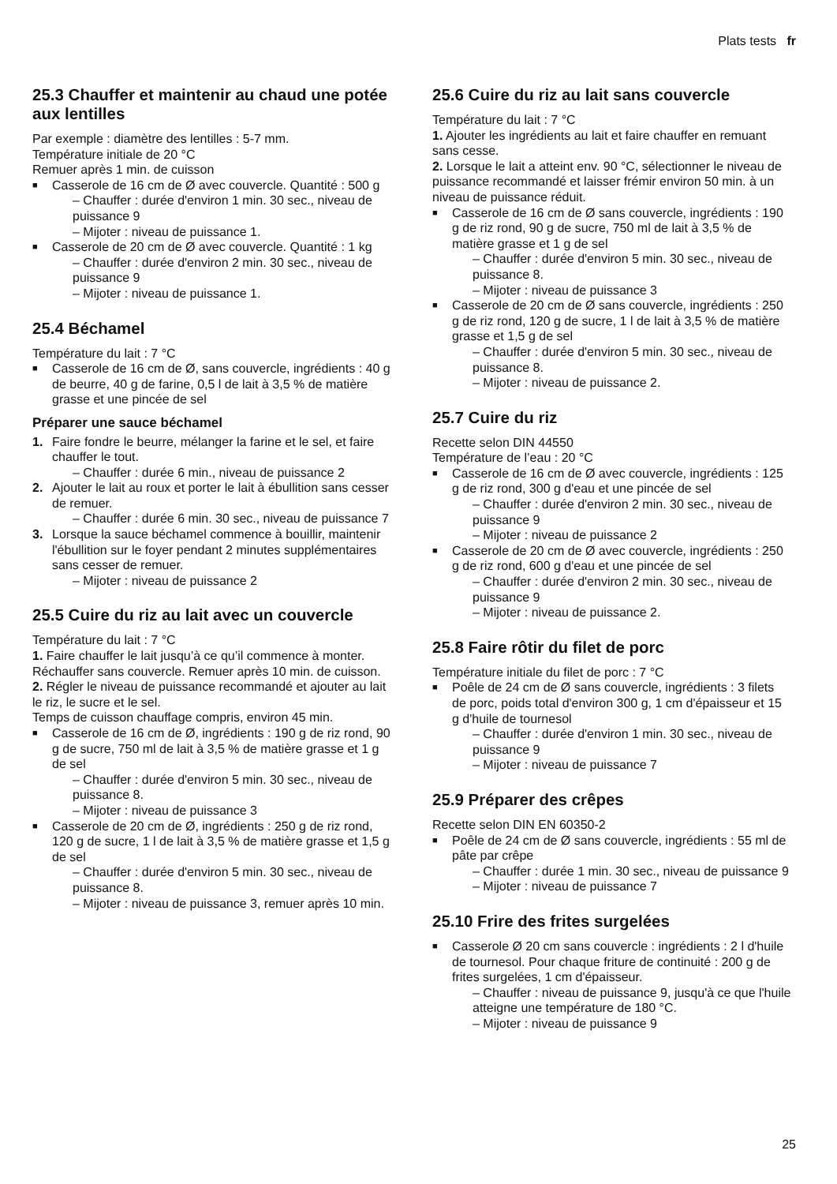Plats tests fr
25.3 Chauffer et maintenir au chaud une potée aux lentilles
Par exemple : diamètre des lentilles : 5-7 mm.
Température initiale de 20 °C
Remuer après 1 min. de cuisson
Casserole de 16 cm de Ø avec couvercle. Quantité : 500 g
– Chauffer : durée d'environ 1 min. 30 sec., niveau de puissance 9
– Mijoter : niveau de puissance 1.
Casserole de 20 cm de Ø avec couvercle. Quantité : 1 kg
– Chauffer : durée d'environ 2 min. 30 sec., niveau de puissance 9
– Mijoter : niveau de puissance 1.
25.4 Béchamel
Température du lait : 7 °C
Casserole de 16 cm de Ø, sans couvercle, ingrédients : 40 g de beurre, 40 g de farine, 0,5 l de lait à 3,5 % de matière grasse et une pincée de sel
Préparer une sauce béchamel
1. Faire fondre le beurre, mélanger la farine et le sel, et faire chauffer le tout.
– Chauffer : durée 6 min., niveau de puissance 2
2. Ajouter le lait au roux et porter le lait à ébullition sans cesser de remuer.
– Chauffer : durée 6 min. 30 sec., niveau de puissance 7
3. Lorsque la sauce béchamel commence à bouillir, maintenir l'ébullition sur le foyer pendant 2 minutes supplémentaires sans cesser de remuer.
– Mijoter : niveau de puissance 2
25.5 Cuire du riz au lait avec un couvercle
Température du lait : 7 °C
1. Faire chauffer le lait jusqu’à ce qu’il commence à monter. Réchauffer sans couvercle. Remuer après 10 min. de cuisson.
2. Régler le niveau de puissance recommandé et ajouter au lait le riz, le sucre et le sel.
Temps de cuisson chauffage compris, environ 45 min.
Casserole de 16 cm de Ø, ingrédients : 190 g de riz rond, 90 g de sucre, 750 ml de lait à 3,5 % de matière grasse et 1 g de sel
– Chauffer : durée d'environ 5 min. 30 sec., niveau de puissance 8.
– Mijoter : niveau de puissance 3
Casserole de 20 cm de Ø, ingrédients : 250 g de riz rond, 120 g de sucre, 1 l de lait à 3,5 % de matière grasse et 1,5 g de sel
– Chauffer : durée d'environ 5 min. 30 sec., niveau de puissance 8.
– Mijoter : niveau de puissance 3, remuer après 10 min.
25.6 Cuire du riz au lait sans couvercle
Température du lait : 7 °C
1. Ajouter les ingrédients au lait et faire chauffer en remuant sans cesse.
2. Lorsque le lait a atteint env. 90 °C, sélectionner le niveau de puissance recommandé et laisser frémir environ 50 min. à un niveau de puissance réduit.
Casserole de 16 cm de Ø sans couvercle, ingrédients : 190 g de riz rond, 90 g de sucre, 750 ml de lait à 3,5 % de matière grasse et 1 g de sel
– Chauffer : durée d'environ 5 min. 30 sec., niveau de puissance 8.
– Mijoter : niveau de puissance 3
Casserole de 20 cm de Ø sans couvercle, ingrédients : 250 g de riz rond, 120 g de sucre, 1 l de lait à 3,5 % de matière grasse et 1,5 g de sel
– Chauffer : durée d'environ 5 min. 30 sec., niveau de puissance 8.
– Mijoter : niveau de puissance 2.
25.7 Cuire du riz
Recette selon DIN 44550
Température de l’eau : 20 °C
Casserole de 16 cm de Ø avec couvercle, ingrédients : 125 g de riz rond, 300 g d'eau et une pincée de sel
– Chauffer : durée d'environ 2 min. 30 sec., niveau de puissance 9
– Mijoter : niveau de puissance 2
Casserole de 20 cm de Ø avec couvercle, ingrédients : 250 g de riz rond, 600 g d'eau et une pincée de sel
– Chauffer : durée d'environ 2 min. 30 sec., niveau de puissance 9
– Mijoter : niveau de puissance 2.
25.8 Faire rôtir du filet de porc
Température initiale du filet de porc : 7 °C
Poêle de 24 cm de Ø sans couvercle, ingrédients : 3 filets de porc, poids total d'environ 300 g, 1 cm d'épaisseur et 15 g d'huile de tournesol
– Chauffer : durée d'environ 1 min. 30 sec., niveau de puissance 9
– Mijoter : niveau de puissance 7
25.9 Préparer des crêpes
Recette selon DIN EN 60350-2
Poêle de 24 cm de Ø sans couvercle, ingrédients : 55 ml de pâte par crêpe
– Chauffer : durée 1 min. 30 sec., niveau de puissance 9
– Mijoter : niveau de puissance 7
25.10 Frire des frites surgelées
Casserole Ø 20 cm sans couvercle : ingrédients : 2 l d'huile de tournesol. Pour chaque friture de continuité : 200 g de frites surgelées, 1 cm d'épaisseur.
– Chauffer : niveau de puissance 9, jusqu'à ce que l'huile atteigne une température de 180 °C.
– Mijoter : niveau de puissance 9
25